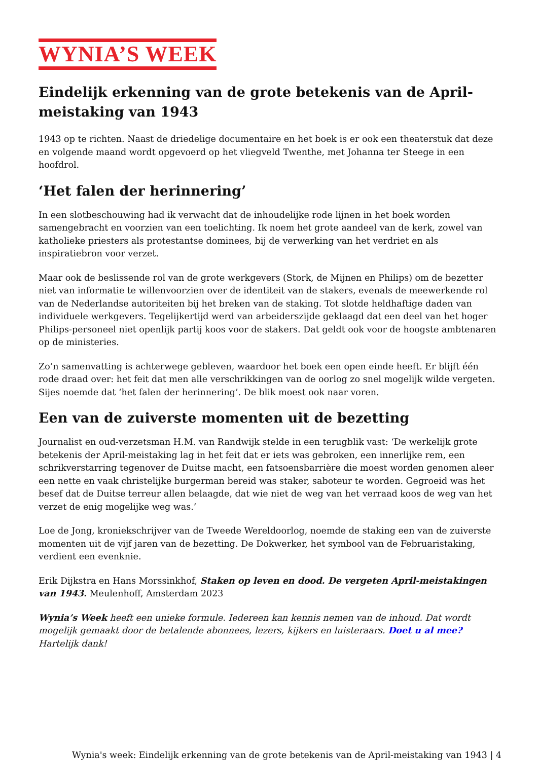WYNIA’S WEEK
Eindelijk erkenning van de grote betekenis van de April-meistaking van 1943
1943 op te richten. Naast de driedelige documentaire en het boek is er ook een theaterstuk dat deze en volgende maand wordt opgevoerd op het vliegveld Twenthe, met Johanna ter Steege in een hoofdrol.
‘Het falen der herinnering’
In een slotbeschouwing had ik verwacht dat de inhoudelijke rode lijnen in het boek worden samengebracht en voorzien van een toelichting. Ik noem het grote aandeel van de kerk, zowel van katholieke priesters als protestantse dominees, bij de verwerking van het verdriet en als inspiratiebron voor verzet.
Maar ook de beslissende rol van de grote werkgevers (Stork, de Mijnen en Philips) om de bezetter niet van informatie te willenvoorzien over de identiteit van de stakers, evenals de meewerkende rol van de Nederlandse autoriteiten bij het breken van de staking. Tot slotde heldhaftige daden van individuele werkgevers. Tegelijkertijd werd van arbeiderszijde geklaagd dat een deel van het hoger Philips-personeel niet openlijk partij koos voor de stakers. Dat geldt ook voor de hoogste ambtenaren op de ministeries.
Zo’n samenvatting is achterwege gebleven, waardoor het boek een open einde heeft. Er blijft één rode draad over: het feit dat men alle verschrikkingen van de oorlog zo snel mogelijk wilde vergeten. Sijes noemde dat ‘het falen der herinnering’. De blik moest ook naar voren.
Een van de zuiverste momenten uit de bezetting
Journalist en oud-verzetsman H.M. van Randwijk stelde in een terugblik vast: ‘De werkelijk grote betekenis der April-meistaking lag in het feit dat er iets was gebroken, een innerlijke rem, een schrikverstarring tegenover de Duitse macht, een fatsoensbarrière die moest worden genomen aleer een nette en vaak christelijke burgerman bereid was staker, saboteur te worden. Gegroeid was het besef dat de Duitse terreur allen belaagde, dat wie niet de weg van het verraad koos de weg van het verzet de enig mogelijke weg was.’
Loe de Jong, kroniekschrijver van de Tweede Wereldoorlog, noemde de staking een van de zuiverste momenten uit de vijf jaren van de bezetting. De Dokwerker, het symbool van de Februaristaking, verdient een evenknie.
Erik Dijkstra en Hans Morssinkhof, Staken op leven en dood. De vergeten April-meistakingen van 1943. Meulenhoff, Amsterdam 2023
Wynia’s Week heeft een unieke formule. Iedereen kan kennis nemen van de inhoud. Dat wordt mogelijk gemaakt door de betalende abonnees, lezers, kijkers en luisteraars. Doet u al mee? Hartelijk dank!
Wynia's week: Eindelijk erkenning van de grote betekenis van de April-meistaking van 1943 | 4